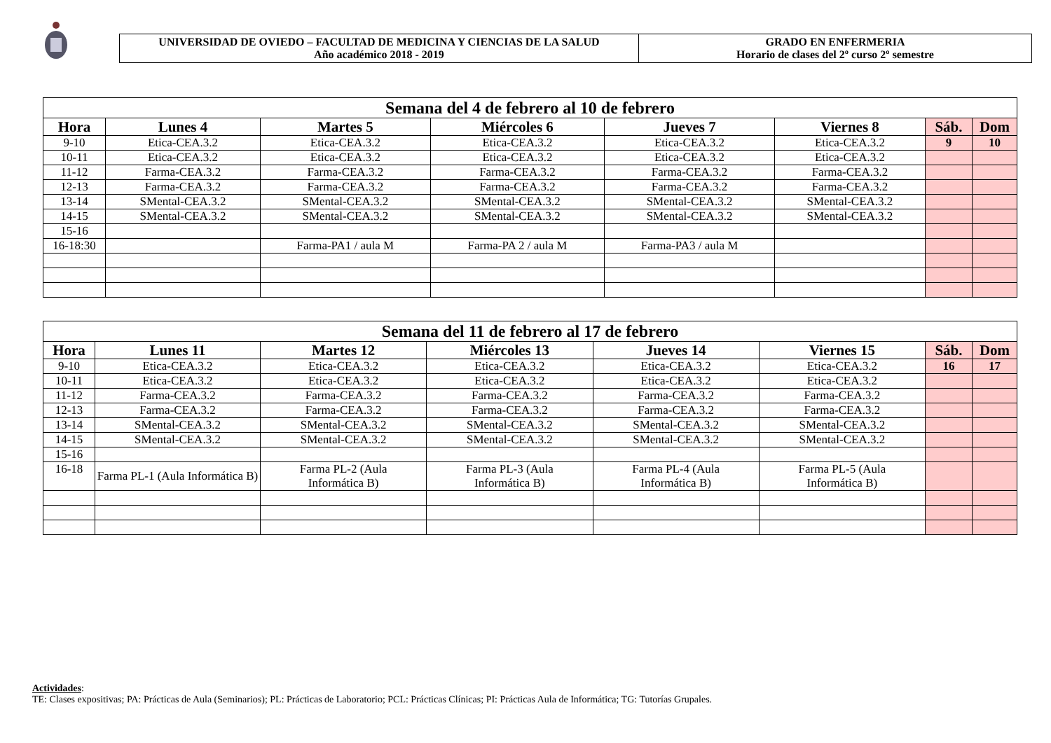UNIVERSIDAD DE OVIEDO – FACULTAD DE MEDICINA Y CIENCIAS DE LA SALUD
Año académico 2018 - 2019
GRADO EN ENFERMERIA
Horario de clases del 2º curso 2º semestre
| Semana del 4 de febrero al 10 de febrero | | | | | | | |
| Hora | Lunes 4 | Martes 5 | Miércoles 6 | Jueves 7 | Viernes 8 | Sáb. | Dom |
| 9-10 | Etica-CEA.3.2 | Etica-CEA.3.2 | Etica-CEA.3.2 | Etica-CEA.3.2 | Etica-CEA.3.2 | 9 | 10 |
| 10-11 | Etica-CEA.3.2 | Etica-CEA.3.2 | Etica-CEA.3.2 | Etica-CEA.3.2 | Etica-CEA.3.2 | | |
| 11-12 | Farma-CEA.3.2 | Farma-CEA.3.2 | Farma-CEA.3.2 | Farma-CEA.3.2 | Farma-CEA.3.2 | | |
| 12-13 | Farma-CEA.3.2 | Farma-CEA.3.2 | Farma-CEA.3.2 | Farma-CEA.3.2 | Farma-CEA.3.2 | | |
| 13-14 | SMental-CEA.3.2 | SMental-CEA.3.2 | SMental-CEA.3.2 | SMental-CEA.3.2 | SMental-CEA.3.2 | | |
| 14-15 | SMental-CEA.3.2 | SMental-CEA.3.2 | SMental-CEA.3.2 | SMental-CEA.3.2 | SMental-CEA.3.2 | | |
| 15-16 | | | | | | | |
| 16-18:30 | | Farma-PA1 / aula M | Farma-PA 2 / aula M | Farma-PA3 / aula M | | | |
| Semana del 11 de febrero al 17 de febrero | | | | | | | |
| Hora | Lunes 11 | Martes 12 | Miércoles 13 | Jueves 14 | Viernes 15 | Sáb. | Dom |
| 9-10 | Etica-CEA.3.2 | Etica-CEA.3.2 | Etica-CEA.3.2 | Etica-CEA.3.2 | Etica-CEA.3.2 | 16 | 17 |
| 10-11 | Etica-CEA.3.2 | Etica-CEA.3.2 | Etica-CEA.3.2 | Etica-CEA.3.2 | Etica-CEA.3.2 | | |
| 11-12 | Farma-CEA.3.2 | Farma-CEA.3.2 | Farma-CEA.3.2 | Farma-CEA.3.2 | Farma-CEA.3.2 | | |
| 12-13 | Farma-CEA.3.2 | Farma-CEA.3.2 | Farma-CEA.3.2 | Farma-CEA.3.2 | Farma-CEA.3.2 | | |
| 13-14 | SMental-CEA.3.2 | SMental-CEA.3.2 | SMental-CEA.3.2 | SMental-CEA.3.2 | SMental-CEA.3.2 | | |
| 14-15 | SMental-CEA.3.2 | SMental-CEA.3.2 | SMental-CEA.3.2 | SMental-CEA.3.2 | SMental-CEA.3.2 | | |
| 15-16 | | | | | | | |
| 16-18 | Farma PL-1 (Aula Informática B) | Farma PL-2 (Aula Informática B) | Farma PL-3 (Aula Informática B) | Farma PL-4 (Aula Informática B) | Farma PL-5 (Aula Informática B) | | |
Actividades:
TE: Clases expositivas; PA: Prácticas de Aula (Seminarios); PL: Prácticas de Laboratorio; PCL: Prácticas Clínicas; PI: Prácticas Aula de Informática; TG: Tutorías Grupales.